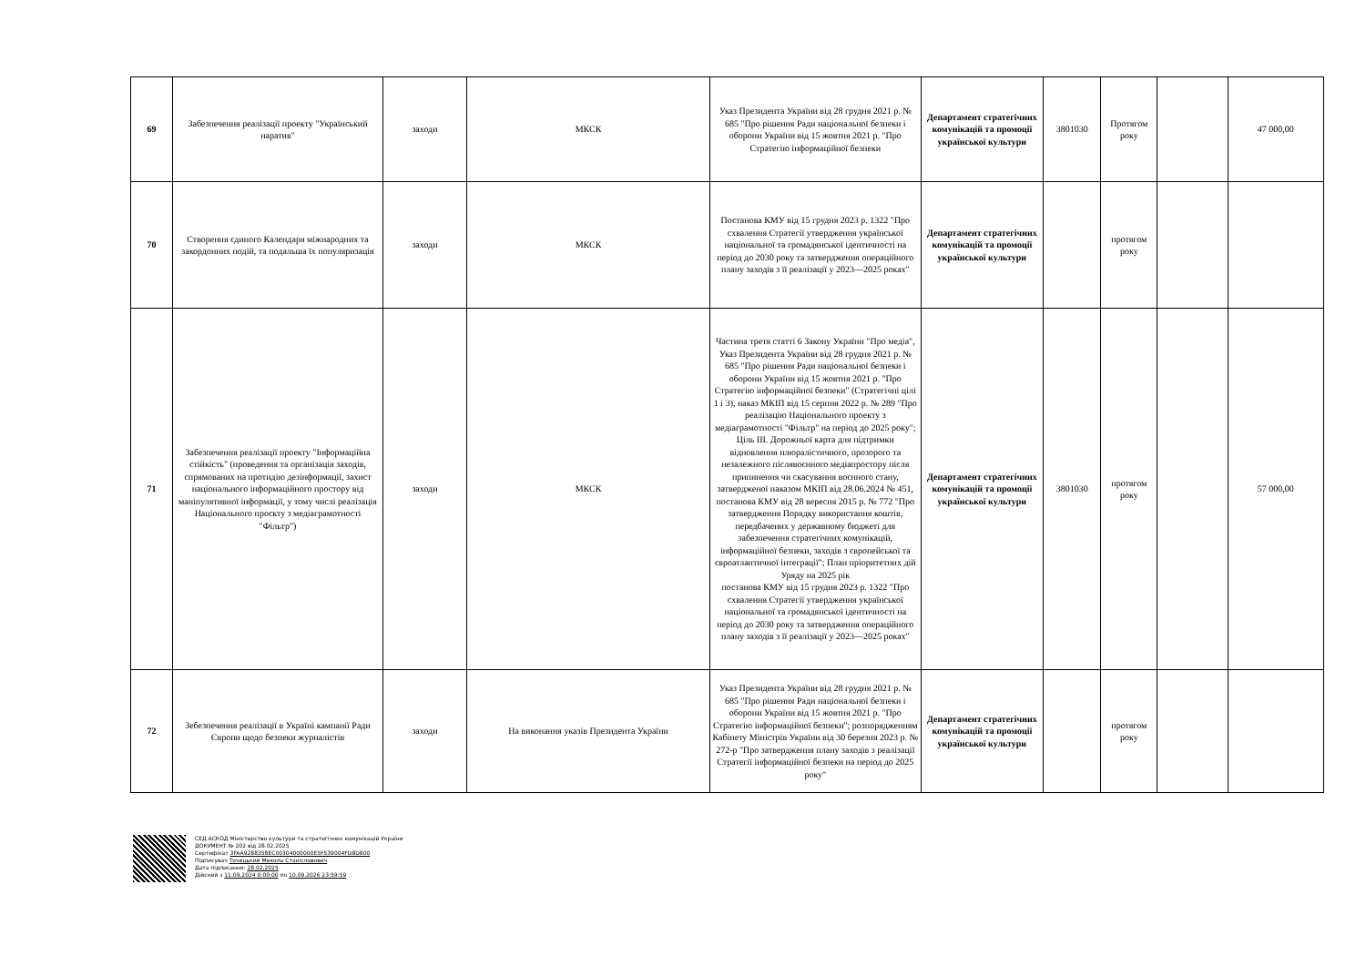| 69 | Забезпечення реалізації проекту "Український наратив" | заходи | МКСК | Указ Президента України від 28 грудня 2021 р. № 685 "Про рішення Ради національної безпеки і оборони України від 15 жовтня 2021 р. "Про Стратегію інформаційної безпеки | Департамент стратегічних комунікацій та промоції української культури | 3801030 | Протягом року | | 47 000,00 |
| 70 | Створення єдиного Календаря міжнародних та закордонних подій, та подальша їх популяризація | заходи | МКСК | Постанова КМУ від 15 грудня 2023 р. 1322 "Про схвалення Стратегії утвердження української національної та громадянської ідентичності на період до 2030 року та затвердження операційного плану заходів з її реалізації у 2023—2025 роках" | Департамент стратегічних комунікацій та промоції української культури | | протягом року | | |
| 71 | Забезпечення реалізації проекту "Інформаційна стійкість" (проведення та організація заходів, спрямованих на протидію дезінформації, захист національного інформаційного простору від маніпулятивної інформації, у тому числі реалізація Національного проєкту з медіаграмотності "Фільтр") | заходи | МКСК | Частина третя статті 6 Закону України "Про медіа", Указ Президента України від 28 грудня 2021 р. № 685 "Про рішення Ради національної безпеки і оборони України від 15 жовтня 2021 р. "Про Стратегію інформаційної безпеки" (Стратегічні цілі 1 і 3), наказ МКІП від 15 серпня 2022 р. № 289 "Про реалізацію Національного проекту з медіаграмотності "Фільтр" на період до 2025 року"; Ціль ІІІ. Дорожньої карта для підтримки відновлення плюралістичного, прозорого та незалежного післявоєнного медіапростору після припинення чи скасування воєнного стану, затвердженої наказом МКІП від 28.06.2024 № 451, постанова КМУ від 28 вересня 2015 р. № 772 "Про затвердження Порядку використання коштів, передбачених у державному бюджеті для забезпечення стратегічних комунікацій, інформаційної безпеки, заходів з європейської та євроатлантичної інтеграції"; План пріоритетних дій Уряду на 2025 рік постанова КМУ від 15 грудня 2023 р. 1322 "Про схвалення Стратегії утвердження української національної та громадянської ідентичності на період до 2030 року та затвердження операційного плану заходів з її реалізації у 2023—2025 роках" | Департамент стратегічних комунікацій та промоції української культури | 3801030 | протягом року | | 57 000,00 |
| 72 | Зебезпечення реалізації в Україні кампанії Ради Європи щодо безпеки журналістів | заходи | На виконання указів Президента України | Указ Президента України від 28 грудня 2021 р. № 685 "Про рішення Ради національної безпеки і оборони України від 15 жовтня 2021 р. "Про Стратегію інформаційної безпеки"; розпорядженням Кабінету Міністрів України від 30 березня 2023 р. № 272-р "Про затвердження плану заходів з реалізації Стратегії інформаційної безпеки на період до 2025 року" | Департамент стратегічних комунікацій та промоції української культури | | протягом року | | |
СЕД АСКОД Міністерство культури та стратегічних комунікацій України
ДОКУМЕНТ № 202 від 28.02.2025
Сертифікат 3FAA9288358EC00304000000E5F539004FD8D800
Підписувач Точицький Микола Станіславович
Дата підписання: 28.02.2025
Дійсний з 11.09.2024 0:00:00 по 10.09.2026 23:59:59